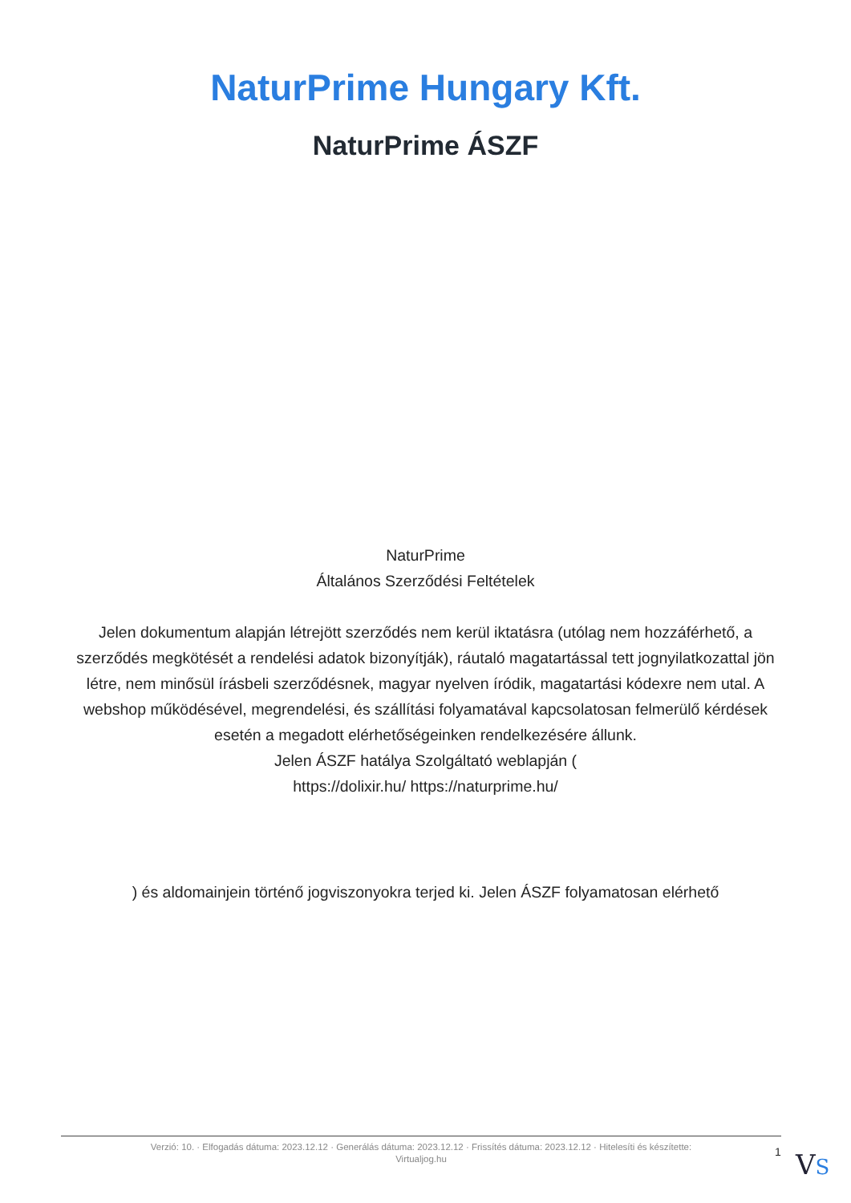NaturPrime Hungary Kft.
NaturPrime ÁSZF
NaturPrime
Általános Szerződési Feltételek
Jelen dokumentum alapján létrejött szerződés nem kerül iktatásra (utólag nem hozzáférhető, a szerződés megkötését a rendelési adatok bizonyítják), ráutaló magatartással tett jognyilatkozattal jön létre, nem minősül írásbeli szerződésnek, magyar nyelven íródik, magatartási kódexre nem utal. A webshop működésével, megrendelési, és szállítási folyamatával kapcsolatosan felmerülő kérdések esetén a megadott elérhetőségeinken rendelkezésére állunk.
Jelen ÁSZF hatálya Szolgáltató weblapján (
https://dolixir.hu/ https://naturprime.hu/
) és aldomainjein történő jogviszonyokra terjed ki. Jelen ÁSZF folyamatosan elérhető
Verzió: 10. · Elfogadás dátuma: 2023.12.12 · Generálás dátuma: 2023.12.12 · Frissítés dátuma: 2023.12.12 · Hitelesíti és készítette:
Virtualjog.hu
1 VS